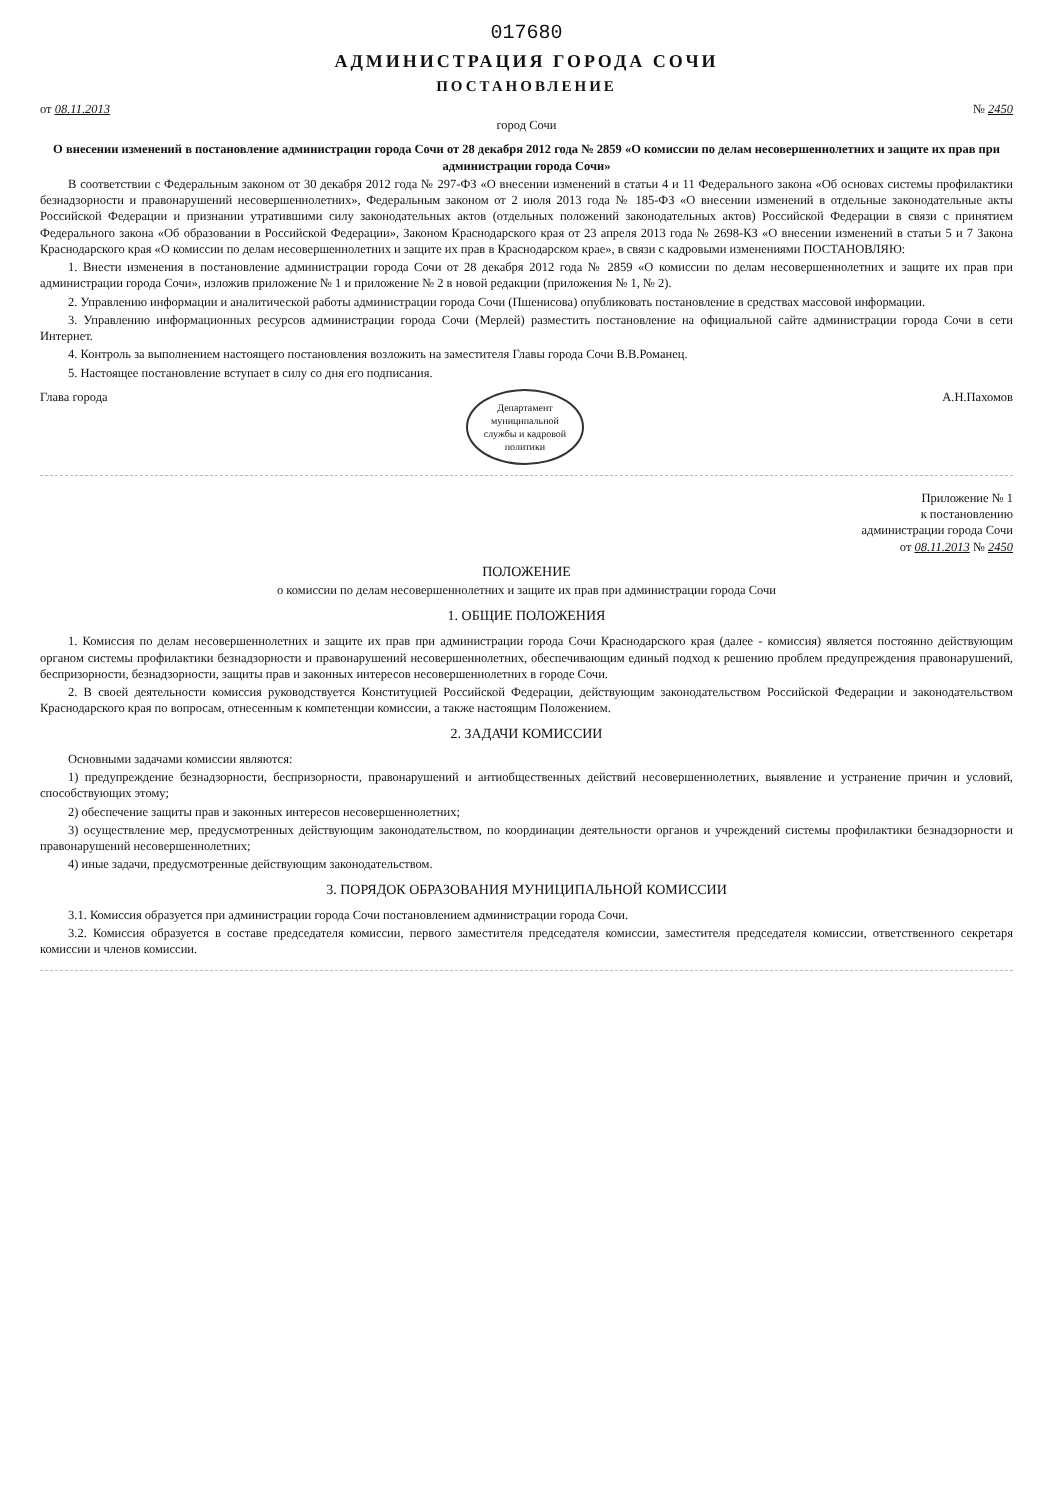017680
АДМИНИСТРАЦИЯ ГОРОДА СОЧИ
ПОСТАНОВЛЕНИЕ
от 08.11.2013 № 2450
город Сочи
О внесении изменений в постановление администрации города Сочи от 28 декабря 2012 года № 2859 «О комиссии по делам несовершеннолетних и защите их прав при администрации города Сочи»
В соответствии с Федеральным законом от 30 декабря 2012 года № 297-ФЗ «О внесении изменений в статьи 4 и 11 Федерального закона «Об основах системы профилактики безнадзорности и правонарушений несовершеннолетних», Федеральным законом от 2 июля 2013 года № 185-ФЗ «О внесении изменений в отдельные законодательные акты Российской Федерации и признании утратившими силу законодательных актов (отдельных положений законодательных актов) Российской Федерации в связи с принятием Федерального закона «Об образовании в Российской Федерации», Законом Краснодарского края от 23 апреля 2013 года № 2698-КЗ «О внесении изменений в статьи 5 и 7 Закона Краснодарского края «О комиссии по делам несовершеннолетних и защите их прав в Краснодарском крае», в связи с кадровыми изменениями ПОСТАНОВЛЯЮ:
1. Внести изменения в постановление администрации города Сочи от 28 декабря 2012 года № 2859 «О комиссии по делам несовершеннолетних и защите их прав при администрации города Сочи», изложив приложение № 1 и приложение № 2 в новой редакции (приложения № 1, № 2).
2. Управлению информации и аналитической работы администрации города Сочи (Пшенисова) опубликовать постановление в средствах массовой информации.
3. Управлению информационных ресурсов администрации города Сочи (Мерлей) разместить постановление на официальной сайте администрации города Сочи в сети Интернет.
4. Контроль за выполнением настоящего постановления возложить на заместителя Главы города Сочи В.В.Романец.
5. Настоящее постановление вступает в силу со дня его подписания.
Глава города Департамент
муниципальной
службы и кадровой
политики А.Н.Пахомов
Приложение № 1
к постановлению
администрации города Сочи
от 08.11.2013 № 2450
ПОЛОЖЕНИЕ
о комиссии по делам несовершеннолетних и защите их прав при администрации города Сочи
1. ОБЩИЕ ПОЛОЖЕНИЯ
1. Комиссия по делам несовершеннолетних и защите их прав при администрации города Сочи Краснодарского края (далее - комиссия) является постоянно действующим органом системы профилактики безнадзорности и правонарушений несовершеннолетних, обеспечивающим единый подход к решению проблем предупреждения правонарушений, беспризорности, безнадзорности, защиты прав и законных интересов несовершеннолетних в городе Сочи.
2. В своей деятельности комиссия руководствуется Конституцией Российской Федерации, действующим законодательством Российской Федерации и законодательством Краснодарского края по вопросам, отнесенным к компетенции комиссии, а также настоящим Положением.
2. ЗАДАЧИ КОМИССИИ
Основными задачами комиссии являются:
1) предупреждение безнадзорности, беспризорности, правонарушений и антиобщественных действий несовершеннолетних, выявление и устранение причин и условий, способствующих этому;
2) обеспечение защиты прав и законных интересов несовершеннолетних;
3) осуществление мер, предусмотренных действующим законодательством, по координации деятельности органов и учреждений системы профилактики безнадзорности и правонарушений несовершеннолетних;
4) иные задачи, предусмотренные действующим законодательством.
3. ПОРЯДОК ОБРАЗОВАНИЯ МУНИЦИПАЛЬНОЙ КОМИССИИ
3.1. Комиссия образуется при администрации города Сочи постановлением администрации города Сочи.
3.2. Комиссия образуется в составе председателя комиссии, первого заместителя председателя комиссии, заместителя председателя комиссии, ответственного секретаря комиссии и членов комиссии.